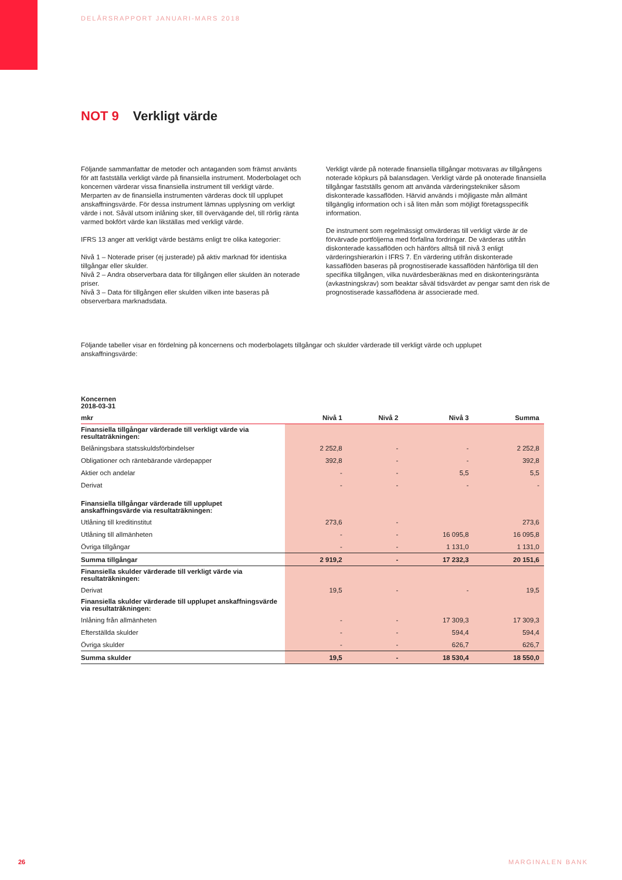DELÅRSRAPPORT JANUARI-MARS 2018
NOT 9 Verkligt värde
Följande sammanfattar de metoder och antaganden som främst använts för att fastställa verkligt värde på finansiella instrument. Moderbolaget och koncernen värderar vissa finansiella instrument till verkligt värde. Merparten av de finansiella instrumenten värderas dock till upplupet anskaffningsvärde. För dessa instrument lämnas upplysning om verkligt värde i not. Såväl utsom inlåning sker, till övervägande del, till rörlig ränta varmed bokfört värde kan likställas med verkligt värde.
IFRS 13 anger att verkligt värde bestäms enligt tre olika kategorier:
Nivå 1 – Noterade priser (ej justerade) på aktiv marknad för identiska tillgångar eller skulder.
Nivå 2 – Andra observerbara data för tillgången eller skulden än noterade priser.
Nivå 3 – Data för tillgången eller skulden vilken inte baseras på observerbara marknadsdata.
Verkligt värde på noterade finansiella tillgångar motsvaras av tillgångens noterade köpkurs på balansdagen. Verkligt värde på onoterade finansiella tillgångar fastställs genom att använda värderingstekniker såsom diskonterade kassaflöden. Härvid används i möjligaste mån allmänt tillgänglig information och i så liten mån som möjligt företagsspecifik information.
De instrument som regelmässigt omvärderas till verkligt värde är de förvärvade portföljerna med förfallna fordringar. De värderas utifrån diskonterade kassaflöden och hänförs alltså till nivå 3 enligt värderingshierarkin i IFRS 7. En värdering utifrån diskonterade kassaflöden baseras på prognostiserade kassaflöden hänförliga till den specifika tillgången, vilka nuvärdesberäknas med en diskonteringsränta (avkastningskrav) som beaktar såväl tidsvärdet av pengar samt den risk de prognostiserade kassaflödena är associerade med.
Följande tabeller visar en fördelning på koncernens och moderbolagets tillgångar och skulder värderade till verkligt värde och upplupet anskaffningsvärde:
| Koncernen 2018-03-31 | | | | |
| --- | --- | --- | --- | --- |
| mkr | Nivå 1 | Nivå 2 | Nivå 3 | Summa |
| Finansiella tillgångar värderade till verkligt värde via resultaträkningen: | | | | |
| Belåningsbara statsskuldsförbindelser | 2 252,8 | - | - | 2 252,8 |
| Obligationer och räntebärande värdepapper | 392,8 | - | - | 392,8 |
| Aktier och andelar | - | - | 5,5 | 5,5 |
| Derivat | - | - | - | - |
| Finansiella tillgångar värderade till upplupet anskaffningsvärde via resultaträkningen: | | | | |
| Utlåning till kreditinstitut | 273,6 | - | | 273,6 |
| Utlåning till allmänheten | - | - | 16 095,8 | 16 095,8 |
| Övriga tillgångar | - | - | 1 131,0 | 1 131,0 |
| Summa tillgångar | 2 919,2 | - | 17 232,3 | 20 151,6 |
| Finansiella skulder värderade till verkligt värde via resultaträkningen: | | | | |
| Derivat | 19,5 | - | - | 19,5 |
| Finansiella skulder värderade till upplupet anskaffningsvärde via resultaträkningen: | | | | |
| Inlåning från allmänheten | - | - | 17 309,3 | 17 309,3 |
| Efterställda skulder | - | - | 594,4 | 594,4 |
| Övriga skulder | - | - | 626,7 | 626,7 |
| Summa skulder | 19,5 | - | 18 530,4 | 18 550,0 |
26 MARGINALEN BANK